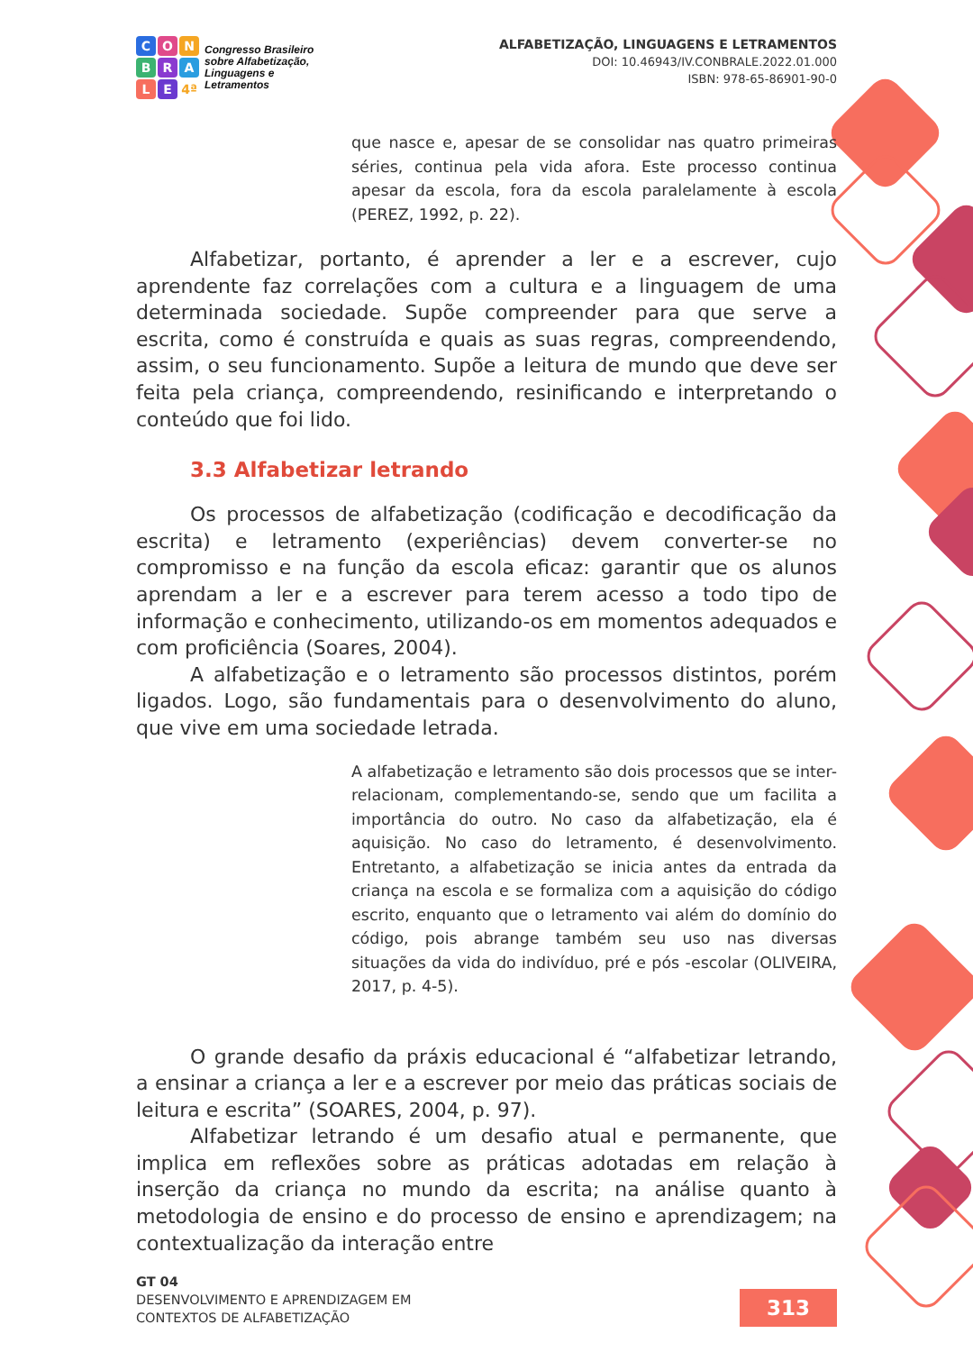CONBRALE 4ª
Congresso Brasileiro
sobre Alfabetização,
Linguagens e
Letramentos
ALFABETIZAÇÃO, LINGUAGENS E LETRAMENTOS
DOI: 10.46943/IV.CONBRALE.2022.01.000
ISBN: 978-65-86901-90-0
que nasce e, apesar de se consolidar nas quatro primeiras séries, continua pela vida afora. Este processo continua apesar da escola, fora da escola paralelamente à escola (PEREZ, 1992, p. 22).
Alfabetizar, portanto, é aprender a ler e a escrever, cujo aprendente faz correlações com a cultura e a linguagem de uma determinada sociedade. Supõe compreender para que serve a escrita, como é construída e quais as suas regras, compreendendo, assim, o seu funcionamento. Supõe a leitura de mundo que deve ser feita pela criança, compreendendo, resinificando e interpretando o conteúdo que foi lido.
3.3 Alfabetizar letrando
Os processos de alfabetização (codificação e decodificação da escrita) e letramento (experiências) devem converter-se no compromisso e na função da escola eficaz: garantir que os alunos aprendam a ler e a escrever para terem acesso a todo tipo de informação e conhecimento, utilizando-os em momentos adequados e com proficiência (Soares, 2004).
A alfabetização e o letramento são processos distintos, porém ligados. Logo, são fundamentais para o desenvolvimento do aluno, que vive em uma sociedade letrada.
A alfabetização e letramento são dois processos que se inter-relacionam, complementando-se, sendo que um facilita a importância do outro. No caso da alfabetização, ela é aquisição. No caso do letramento, é desenvolvimento. Entretanto, a alfabetização se inicia antes da entrada da criança na escola e se formaliza com a aquisição do código escrito, enquanto que o letramento vai além do domínio do código, pois abrange também seu uso nas diversas situações da vida do indivíduo, pré e pós -escolar (OLIVEIRA, 2017, p. 4-5).
O grande desafio da práxis educacional é “alfabetizar letrando, a ensinar a criança a ler e a escrever por meio das práticas sociais de leitura e escrita” (SOARES, 2004, p. 97).
Alfabetizar letrando é um desafio atual e permanente, que implica em reflexões sobre as práticas adotadas em relação à inserção da criança no mundo da escrita; na análise quanto à metodologia de ensino e do processo de ensino e aprendizagem; na contextualização da interação entre
GT 04
DESENVOLVIMENTO E APRENDIZAGEM EM
CONTEXTOS DE ALFABETIZAÇÃO
313